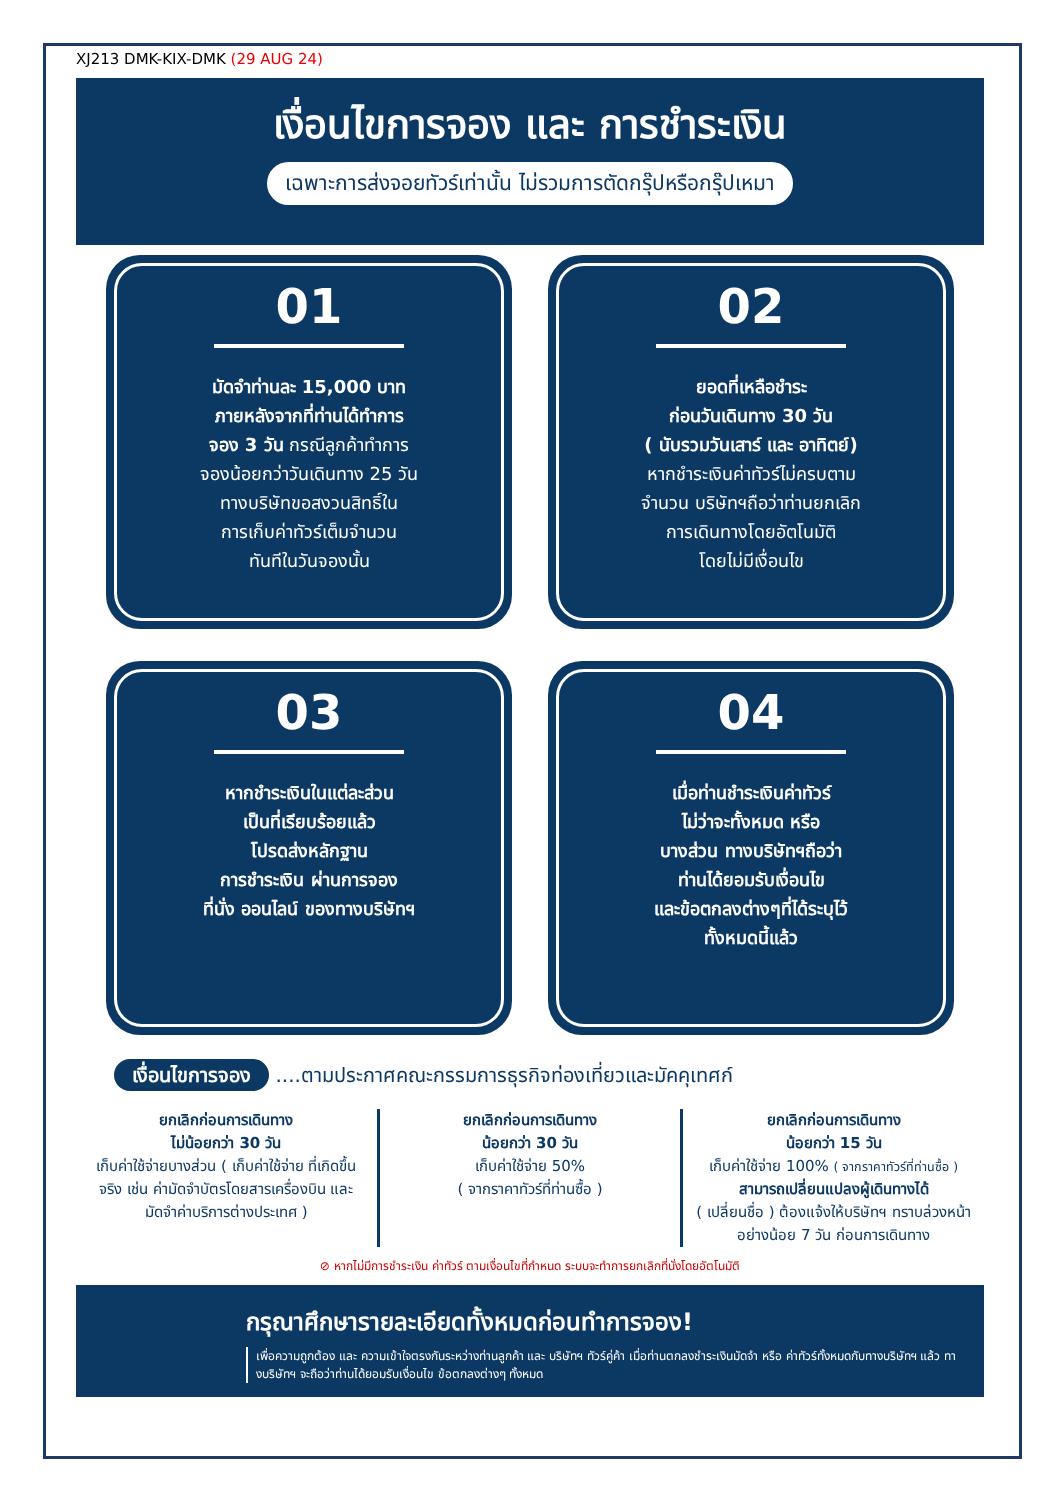XJ213 DMK-KIX-DMK (29 AUG 24)
เงื่อนไขการจอง และ การชำระเงิน
เฉพาะการส่งจอยทัวร์เท่านั้น ไม่รวมการตัดกรุ๊ปหรือกรุ๊ปเหมา
01
มัดจำท่านละ 15,000 บาท
ภายหลังจากที่ท่านได้ทำการ
จอง 3 วัน กรณีลูกค้าทำการ
จองน้อยกว่าวันเดินทาง 25 วัน
ทางบริษัทขอสงวนสิทธิ์ใน
การเก็บค่าทัวร์เต็มจำนวน
ทันทีในวันจองนั้น
02
ยอดที่เหลือชำระ
ก่อนวันเดินทาง 30 วัน
( นับรวมวันเสาร์ และ อาทิตย์)
หากชำระเงินค่าทัวร์ไม่ครบตาม
จำนวน บริษัทฯถือว่าท่านยกเลิก
การเดินทางโดยอัตโนมัติ
โดยไม่มีเงื่อนไข
03
หากชำระเงินในแต่ละส่วน
เป็นที่เรียบร้อยแล้ว
โปรดส่งหลักฐาน
การชำระเงิน ผ่านการจอง
ที่นั่ง ออนไลน์ ของทางบริษัทฯ
04
เมื่อท่านชำระเงินค่าทัวร์
ไม่ว่าจะทั้งหมด หรือ
บางส่วน ทางบริษัทฯถือว่า
ท่านได้ยอมรับเงื่อนไข
และข้อตกลงต่างๆที่ได้ระบุไว้
ทั้งหมดนี้แล้ว
เงื่อนไขการจอง ....ตามประกาศคณะกรรมการธุรกิจท่องเที่ยวและมัคคุเทศก์
ยกเลิกก่อนการเดินทาง
ไม่น้อยกว่า 30 วัน
เก็บค่าใช้จ่ายบางส่วน ( เก็บค่าใช้จ่าย ที่เกิดขึ้นจริง เช่น ค่ามัดจำบัตรโดยสารเครื่องบิน และมัดจำค่าบริการต่างประเทศ )
ยกเลิกก่อนการเดินทาง
น้อยกว่า 30 วัน
เก็บค่าใช้จ่าย 50%
( จากราคาทัวร์ที่ท่านซื้อ )
ยกเลิกก่อนการเดินทาง
น้อยกว่า 15 วัน
เก็บค่าใช้จ่าย 100% ( จากราคาทัวร์ที่ท่านซื้อ )
สามารถเปลี่ยนแปลงผู้เดินทางได้
( เปลี่ยนชื่อ ) ต้องแจ้งให้บริษัทฯ ทราบล่วงหน้าอย่างน้อย 7 วัน ก่อนการเดินทาง
⊘ หากไม่มีการชำระเงิน ค่าทัวร์ ตามเงื่อนไขที่กำหนด ระบบจะทำการยกเลิกที่นั่งโดยอัตโนมัติ
กรุณาศึกษารายละเอียดทั้งหมดก่อนทำการจอง!
เพื่อความถูกต้อง และ ความเข้าใจตรงกันระหว่างท่านลูกค้า และ บริษัทฯ ทัวร์คู่ค้า เมื่อท่านตกลงชำระเงินมัดจำ หรือ ค่าทัวร์ทั้งหมดกับทางบริษัทฯ แล้ว ทางบริษัทฯ จะถือว่าท่านได้ยอมรับเงื่อนไข ข้อตกลงต่างๆ ทั้งหมด